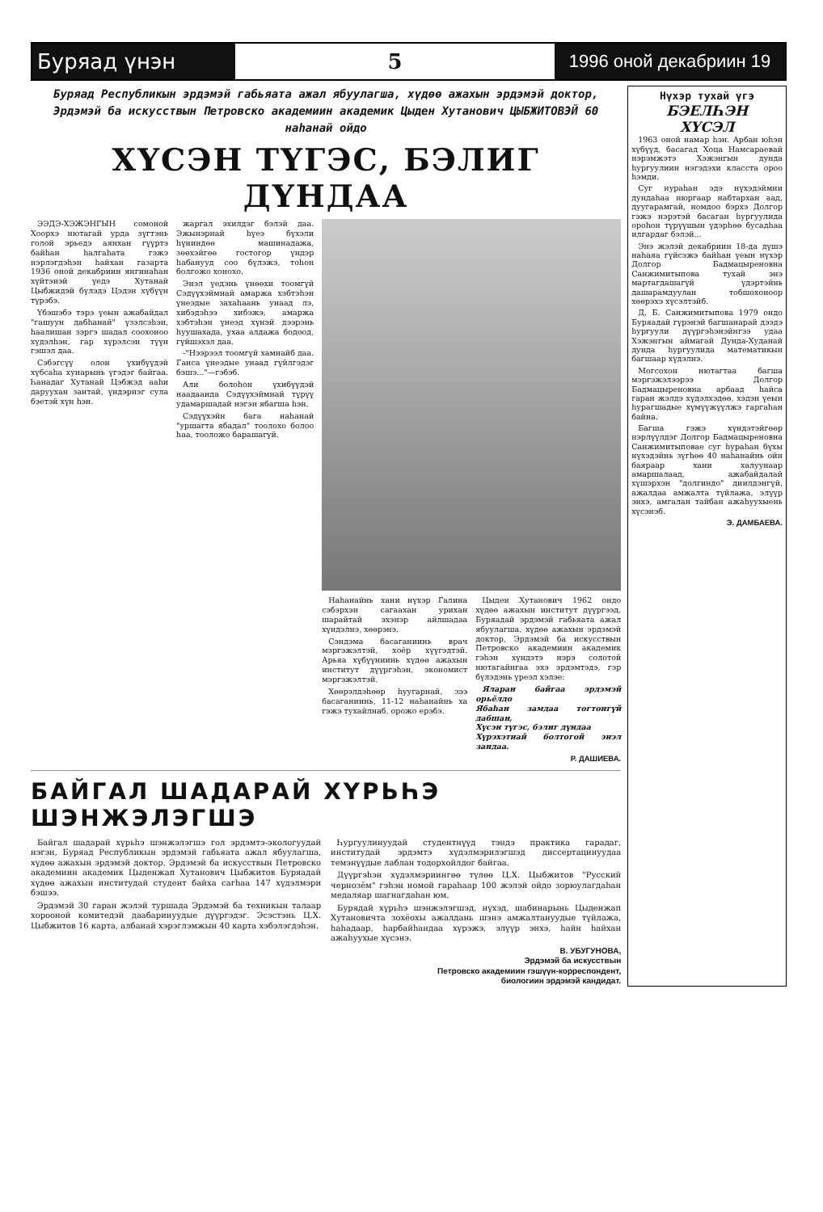Буряад үнэн
5
1996 оной декабриин 19
Буряад Республикын эрдэмэй габьяата ажал ябуулагша, хүдөө ажахын эрдэмэй доктор, Эрдэмэй ба искусствын Петровско академиин академик Цыден Хутанович ЦЫБЖИТОВЭЙ 60 наһанай ойдо
ХҮСЭН ТҮГЭС, БЭЛИГ ДҮНДАА
ЭЭДЭ-ХЭЖЭНГЫН сомоной Хоорхэ нютагай урда зүгтэнь голой эрьедэ аянхан гүүртэ байһан һалгаһата гэжэ нэрлэгдэһэн һайхан газарта 1936 оной декабриин янгинаһан хүйтэнэй үедэ Хутанай Цыбжидэй бүлэдэ Цэдэн хүбүүн түрэбэ.
Үбэшэбэ тэрэ үеын ажабайдал "гашуун дабһанай" үзэлсэһэн, һаалишан зэргэ шадал соохоноо хүдэлһэн, гар хүрэлсэн түүн гэшэл даа.
Сэбэгсүү олон үхибүүдэй хүбсаһа хунарынь үгэдэг байгаа. Һанадаг Хутанай Цэбжэд ааһи даруухан зантай, үндэрнэг сула бэетэй хүн һэн.
жаргал эхилдэг бэлэй даа. Эжынэрнай һүеэ бүхэли һүниндөө машинадажа, зөөхэйгөө гостогор үндэр һабанууд соо бүлэжэ, тоһон болгожо хонохо.
Энэл үедэнь үнөөхи тоомгүй Сэдүүхэймнай амаржа хэбтэһэн үнеэдые захаһаань унаад лэ, хибэдэһээ хибэжэ, амаржа хэбтэһэн үнеэд хүнэй дээрэнь һуушахада, ухаа алдажа бодоод, гүйшэхэл даа.
-"Нээрээл тоомгүй хамнайб даа. Ганса үнеэдые унаад гүйлгэдэг бэшэ..."—гэбэб.
Али болоһон үхибүүдэй наадаанда Сэдүүхэймнай түрүү удамаршадай нэгэн ябагша һэн.
Сэдүүхэйн бага наһанай "уршагта ябадал" тоолохо болоо һаа, тооложо барашагүй.
Наһанайнь хани нүхэр Галина сэбэрхэн сагаахан урихан шарайтай эхэнэр айлшадаа хүндэлнэ, хөөрэнэ.
Сэндэма басаганиинь врач мэргэжэлтэй, хоёр хүүгэдтэй. Арьяа хүбүүниинь хүдөө ажахын институт дүүргэһэн, экономист мэргэжэлтэй.
Хөөрэлдэһөөр һуугарнай, зээ басаганиинь, 11-12 наһанайнь ха гэжэ тухайлнаб, орожо ерэбэ.
Цыден Хутанович 1962 ондо хүдөө ажахын институт дүүргээд, Буряадай эрдэмэй габьяата ажал ябуулагша, хүдөө ажахын эрдэмэй доктор, Эрдэмэй ба искусствын Петровско академиин академик гэһэн хүндэтэ нэрэ солотой нютагайнгаа эхэ эрдэмтэдэ, гэр бүлэдэнь үреэл хэлэе:
Яларан байгаа эрдэмэй орьёлдо
Ябаһан замдаа тогтонгүй дабшан,
Хүсэн түгэс, бэлиг дүндаа
Хүрэхэтнай болтогой энэл зандаа.
Р. ДАШИЕВА.
БАЙГАЛ ШАДАРАЙ ХҮРЬҺЭ ШЭНЖЭЛЭГШЭ
Байгал шадарай хүрьһэ шэнжэлэгшэ гол эрдэмтэ-экологуудай нэгэн, Буряад Республикын эрдэмэй габьяата ажал ябуулагша, хүдөө ажахын эрдэмэй доктор, Эрдэмэй ба искусствын Петровско академиин академик Цыденжап Хутанович Цыбжитов Буряадай хүдөө ажахын институдай студент байха сагһаа 147 хүдэлмэри бэшээ.
Эрдэмэй 30 гаран жэлэй туршада Эрдэмэй ба техникын талаар хорооной комитедэй даабаринуудые дүүргэдэг. Эсэстэнь Ц.Х. Цыбжитов 16 карта, албанай хэрэглэмжын 40 карта хэбэлэгдэһэн.
Һургуулинуудай студентнүүд тэндэ практика гарадаг, институдай эрдэмтэ хүдэлмэрилэгшэд диссертацинуудаа темэнүүдые лаблан тодорхойлдог байгаа.
Дүүргэһэн хүдэлмэриингөө түлөө Ц.Х. Цыбжитов "Русский чернозём" гэһэн номой гараһаар 100 жэлэй ойдо зорюулагдаһан медаляар шагнагдаһан юм.
Бурядай хүрьһэ шэнжэлэгшэд, нүхэд, шабинарынь Цыденжап Хутановичта зохёохы ажалдань шэнэ амжалтануудые түйлажа, һаһадаар, һарбайһандаа хүрэжэ, элүүр энхэ, һайн һайхан ажаһуухые хүсэнэ.
В. УБУГУНОВА,
Эрдэмэй ба искусствын
Петровско академиин гэшүүн-корреспондент,
биологиин эрдэмэй кандидат.
Нүхэр тухай үгэ
БЭЕЛҺЭН
ХҮСЭЛ
1963 оной намар һэн. Арбан юһэн хүбүүд, басагад Хоца Намсараевай нэрэмжэтэ Хэжэнгын дунда һургуулиин нэгэдэхи класста ороо һэмди.
Суг нураһан эдэ нүхэдэймни дундаһаа нюргаар набтархан аад, дуугарамгай, номдоо бэрхэ Долгор гэжэ нэрэтэй басаган һургуулида ороһон түрүүшын үдэрһөө бусадһаа илгардаг бэлэй...
Энэ жэлэй декабриин 18-да дүшэ наһаяа гүйсэжэ байһан үеын нүхэр Долгор Бадмацыреновна Санжимитыпова тухай энэ мартагдашагүй үдэртэйнь дашарамдуулан тобшохоноор хөөрэхэ хүсэлтэйб.
Д. Б. Санжимитыпова 1979 ондо Буряадай гүрэнэй багшанарай дээдэ һургуули дүүргэһэнэйнгээ удаа Хэжэнгын аймагай Дунда-Худанай дунда һургуулида математикын багшаар хүдэлнэ.
Могсохон нютагтаа багша мэргэжэлээрээ Долгор Бадмацыреновна арбаад һайса гаран жэлдэ хүдэлхэдөө, хэдэн үеын һурагшадые хүмүүжүүлжэ гаргаһан байна.
Багша гэжэ хүндэтэйгөөр нэрлүүлдэг Долгор Бадмацыреновна Санжимитыповае суг һураһан бүхы нүхэдэйнь зүгһөө 40 наһанайнь ойн баяраар хани халуунаар амаршалаад, ажабайдалай хүшэрхэн "долгиндо" диилдэнгүй, ажалдаа амжалта түйлажа, элүүр энхэ, амгалан тайбан ажаһуухыень хүсэнэб.
Э. ДАМБАЕВА.